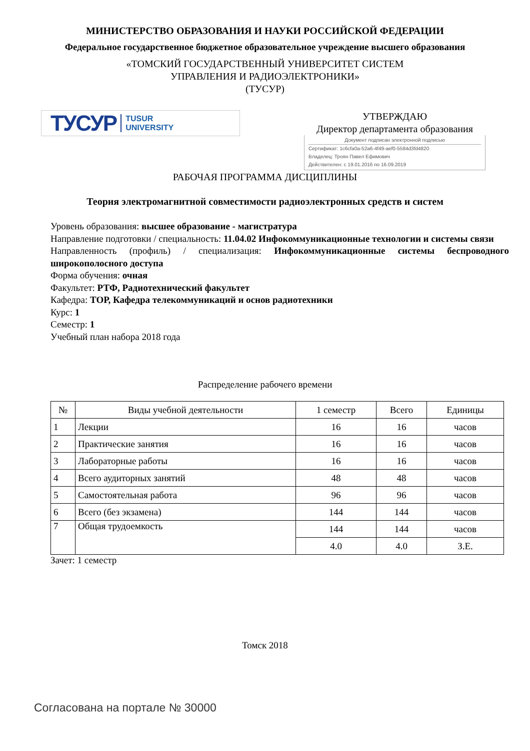МИНИСТЕРСТВО ОБРАЗОВАНИЯ И НАУКИ РОССИЙСКОЙ ФЕДЕРАЦИИ
Федеральное государственное бюджетное образовательное учреждение высшего образования
«ТОМСКИЙ ГОСУДАРСТВЕННЫЙ УНИВЕРСИТЕТ СИСТЕМ
УПРАВЛЕНИЯ И РАДИОЭЛЕКТРОНИКИ»
(ТУСУР)
ТУСУР TUSUR
UNIVERSITY
УТВЕРЖДАЮ
Директор департамента образования
Документ подписан электронной подписью
Сертификат: 1c6cfa0a-52a6-4f49-aef0-5584d3fd4820
Владелец: Троян Павел Ефимович
Действителен: с 19.01.2016 по 16.09.2019
РАБОЧАЯ ПРОГРАММА ДИСЦИПЛИНЫ
Теория электромагнитной совместимости радиоэлектронных средств и систем
Уровень образования: высшее образование - магистратура
Направление подготовки / специальность: 11.04.02 Инфокоммуникационные технологии и системы связи
Направленность (профиль) / специализация: Инфокоммуникационные системы беспроводного широкополосного доступа
Форма обучения: очная
Факультет: РТФ, Радиотехнический факультет
Кафедра: ТОР, Кафедра телекоммуникаций и основ радиотехники
Курс: 1
Семестр: 1
Учебный план набора 2018 года
Распределение рабочего времени
| № | Виды учебной деятельности | 1 семестр | Всего | Единицы |
| --- | --- | --- | --- | --- |
| 1 | Лекции | 16 | 16 | часов |
| 2 | Практические занятия | 16 | 16 | часов |
| 3 | Лабораторные работы | 16 | 16 | часов |
| 4 | Всего аудиторных занятий | 48 | 48 | часов |
| 5 | Самостоятельная работа | 96 | 96 | часов |
| 6 | Всего (без экзамена) | 144 | 144 | часов |
| 7 | Общая трудоемкость | 144 | 144 | часов |
| | | 4.0 | 4.0 | З.Е. |
Зачет: 1 семестр
Томск 2018
Согласована на портале № 30000